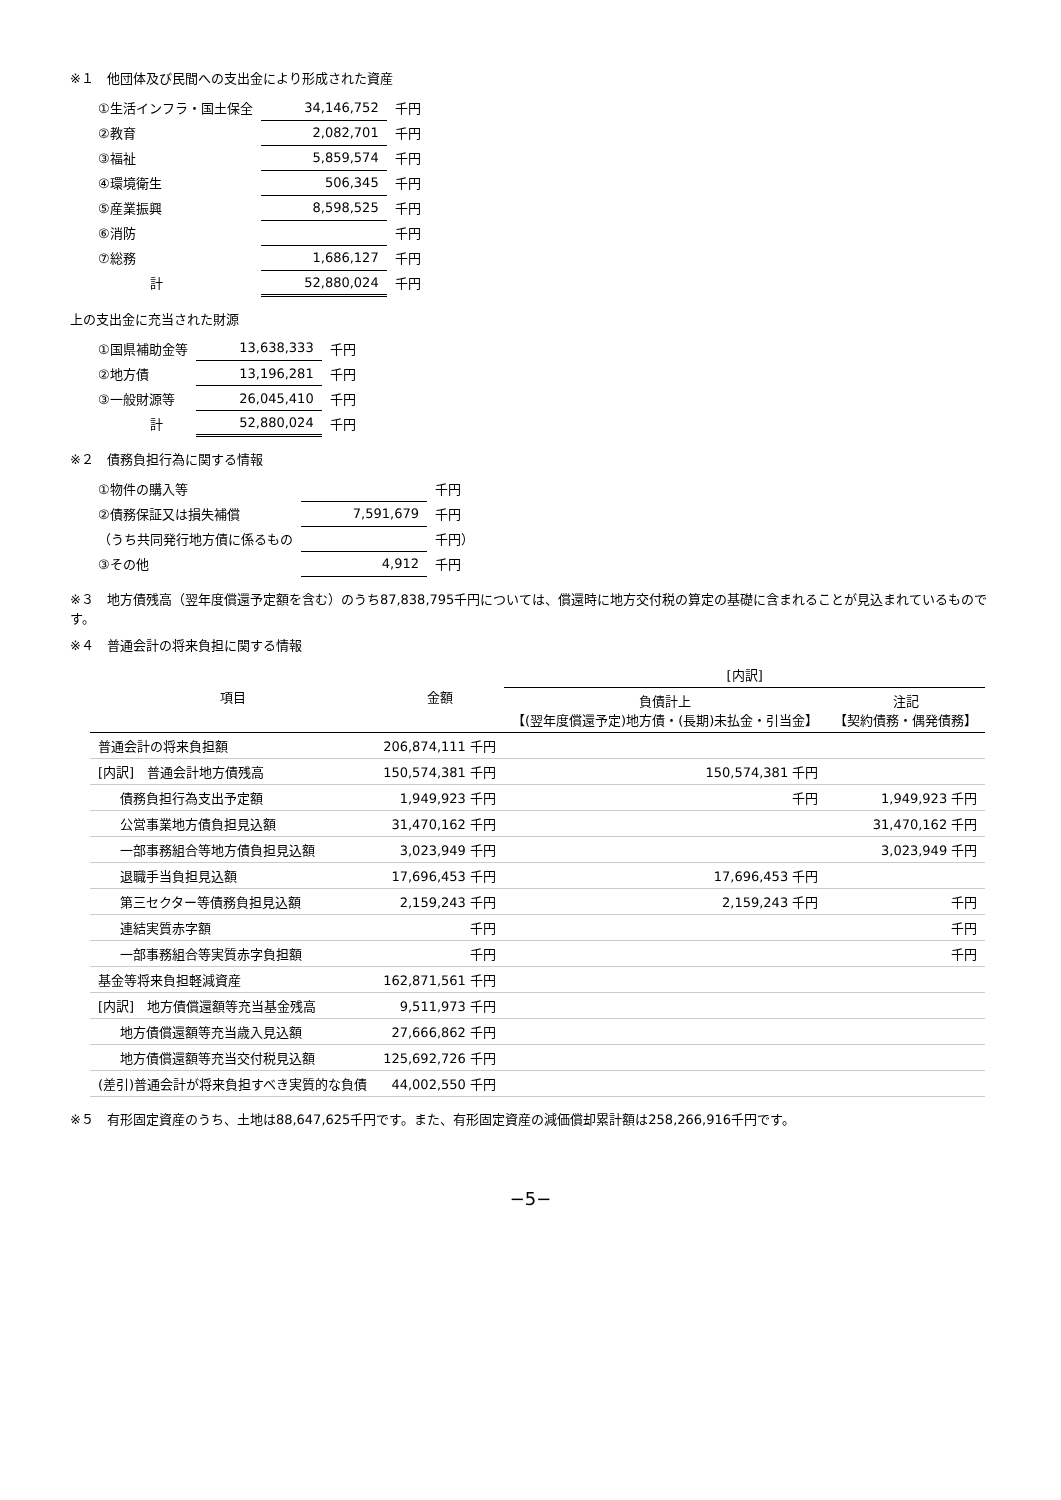※１　他団体及び民間への支出金により形成された資産
| ①生活インフラ・国土保全 | 34,146,752 | 千円 |
| ②教育 | 2,082,701 | 千円 |
| ③福祉 | 5,859,574 | 千円 |
| ④環境衛生 | 506,345 | 千円 |
| ⑤産業振興 | 8,598,525 | 千円 |
| ⑥消防 | | 千円 |
| ⑦総務 | 1,686,127 | 千円 |
| 計 | 52,880,024 | 千円 |
上の支出金に充当された財源
| ①国県補助金等 | 13,638,333 | 千円 |
| ②地方債 | 13,196,281 | 千円 |
| ③一般財源等 | 26,045,410 | 千円 |
| 計 | 52,880,024 | 千円 |
※２　債務負担行為に関する情報
| ①物件の購入等 | | 千円 |
| ②債務保証又は損失補償 | 7,591,679 | 千円 |
| （うち共同発行地方債に係るもの | | 千円） |
| ③その他 | 4,912 | 千円 |
※３　地方債残高（翌年度償還予定額を含む）のうち87,838,795千円については、償還時に地方交付税の算定の基礎に含まれることが見込まれているものです。
※４　普通会計の将来負担に関する情報
| 項目 | 金額 | [内訳] | |
| --- | --- | --- | --- |
| | | 負債計上 【(翌年度償還予定)地方債・(長期)未払金・引当金】 | 注記 【契約債務・偶発債務】 |
| 普通会計の将来負担額 | 206,874,111 千円 | | |
| [内訳] 普通会計地方債残高 | 150,574,381 千円 | 150,574,381 千円 | |
| 債務負担行為支出予定額 | 1,949,923 千円 | 千円 | 1,949,923 千円 |
| 公営事業地方債負担見込額 | 31,470,162 千円 | | 31,470,162 千円 |
| 一部事務組合等地方債負担見込額 | 3,023,949 千円 | | 3,023,949 千円 |
| 退職手当負担見込額 | 17,696,453 千円 | 17,696,453 千円 | |
| 第三セクター等債務負担見込額 | 2,159,243 千円 | 2,159,243 千円 | 千円 |
| 連結実質赤字額 | 千円 | | 千円 |
| 一部事務組合等実質赤字負担額 | 千円 | | 千円 |
| 基金等将来負担軽減資産 | 162,871,561 千円 | | |
| [内訳] 地方債償還額等充当基金残高 | 9,511,973 千円 | | |
| 地方債償還額等充当歳入見込額 | 27,666,862 千円 | | |
| 地方債償還額等充当交付税見込額 | 125,692,726 千円 | | |
| (差引)普通会計が将来負担すべき実質的な負債 | 44,002,550 千円 | | |
※５　有形固定資産のうち、土地は88,647,625千円です。また、有形固定資産の減価償却累計額は258,266,916千円です。
−5−